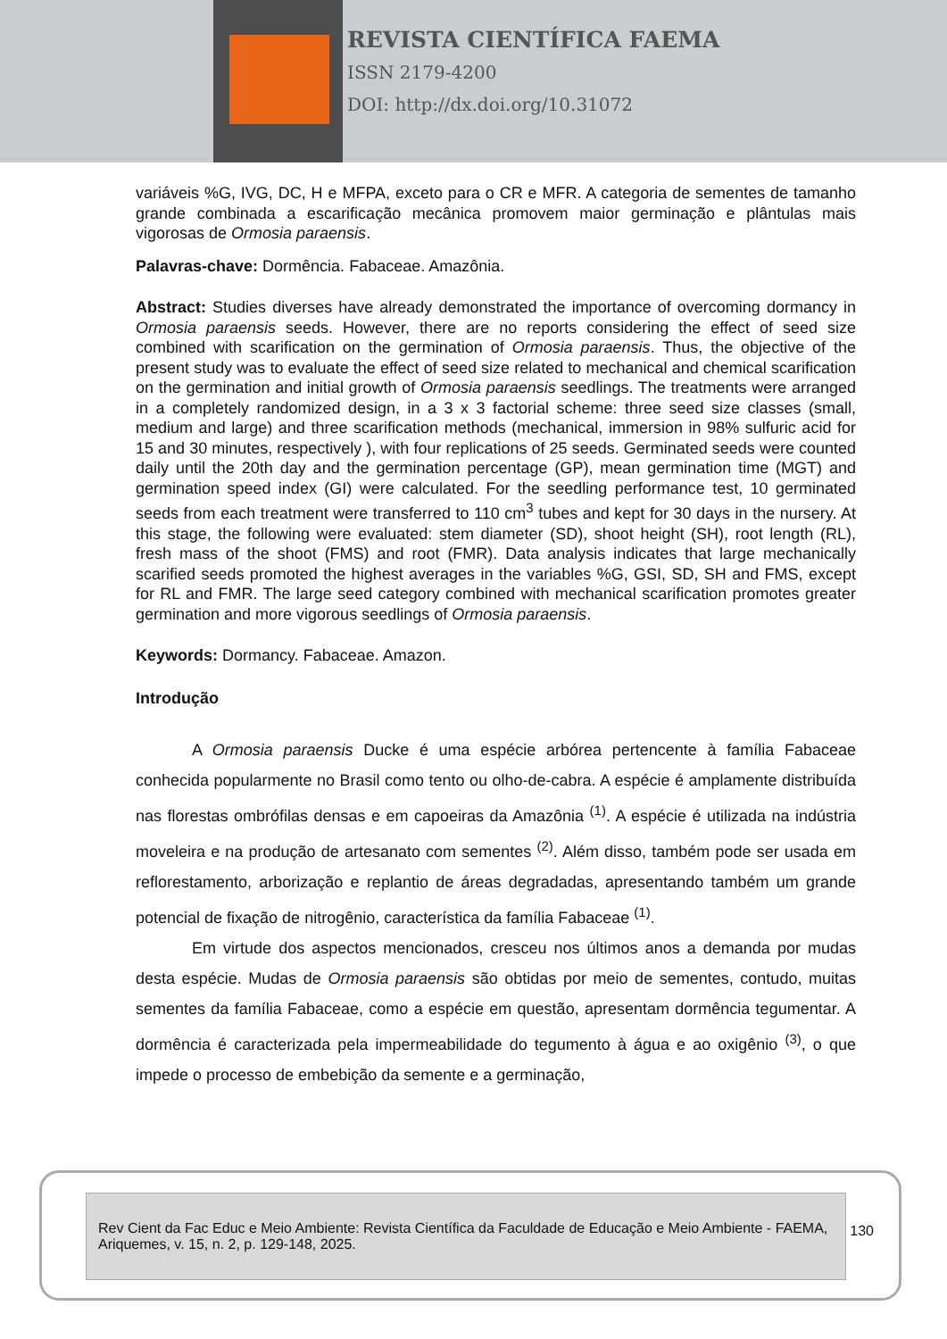REVISTA CIENTÍFICA FAEMA
ISSN 2179-4200
DOI: http://dx.doi.org/10.31072
variáveis %G, IVG, DC, H e MFPA, exceto para o CR e MFR. A categoria de sementes de tamanho grande combinada a escarificação mecânica promovem maior germinação e plântulas mais vigorosas de Ormosia paraensis.
Palavras-chave: Dormência. Fabaceae. Amazônia.
Abstract: Studies diverses have already demonstrated the importance of overcoming dormancy in Ormosia paraensis seeds. However, there are no reports considering the effect of seed size combined with scarification on the germination of Ormosia paraensis. Thus, the objective of the present study was to evaluate the effect of seed size related to mechanical and chemical scarification on the germination and initial growth of Ormosia paraensis seedlings. The treatments were arranged in a completely randomized design, in a 3 x 3 factorial scheme: three seed size classes (small, medium and large) and three scarification methods (mechanical, immersion in 98% sulfuric acid for 15 and 30 minutes, respectively ), with four replications of 25 seeds. Germinated seeds were counted daily until the 20th day and the germination percentage (GP), mean germination time (MGT) and germination speed index (GI) were calculated. For the seedling performance test, 10 germinated seeds from each treatment were transferred to 110 cm<sup>3</sup> tubes and kept for 30 days in the nursery. At this stage, the following were evaluated: stem diameter (SD), shoot height (SH), root length (RL), fresh mass of the shoot (FMS) and root (FMR). Data analysis indicates that large mechanically scarified seeds promoted the highest averages in the variables %G, GSI, SD, SH and FMS, except for RL and FMR. The large seed category combined with mechanical scarification promotes greater germination and more vigorous seedlings of Ormosia paraensis.
Keywords: Dormancy. Fabaceae. Amazon.
Introdução
A Ormosia paraensis Ducke é uma espécie arbórea pertencente à família Fabaceae conhecida popularmente no Brasil como tento ou olho-de-cabra. A espécie é amplamente distribuída nas florestas ombrófilas densas e em capoeiras da Amazônia <sup>(1)</sup>. A espécie é utilizada na indústria moveleira e na produção de artesanato com sementes <sup>(2)</sup>. Além disso, também pode ser usada em reflorestamento, arborização e replantio de áreas degradadas, apresentando também um grande potencial de fixação de nitrogênio, característica da família Fabaceae <sup>(1)</sup>.
Em virtude dos aspectos mencionados, cresceu nos últimos anos a demanda por mudas desta espécie. Mudas de Ormosia paraensis são obtidas por meio de sementes, contudo, muitas sementes da família Fabaceae, como a espécie em questão, apresentam dormência tegumentar. A dormência é caracterizada pela impermeabilidade do tegumento à água e ao oxigênio <sup>(3)</sup>, o que impede o processo de embebição da semente e a germinação,
Rev Cient da Fac Educ e Meio Ambiente: Revista Científica da Faculdade de Educação e Meio Ambiente - FAEMA, Ariquemes, v. 15, n. 2, p. 129-148, 2025.
130